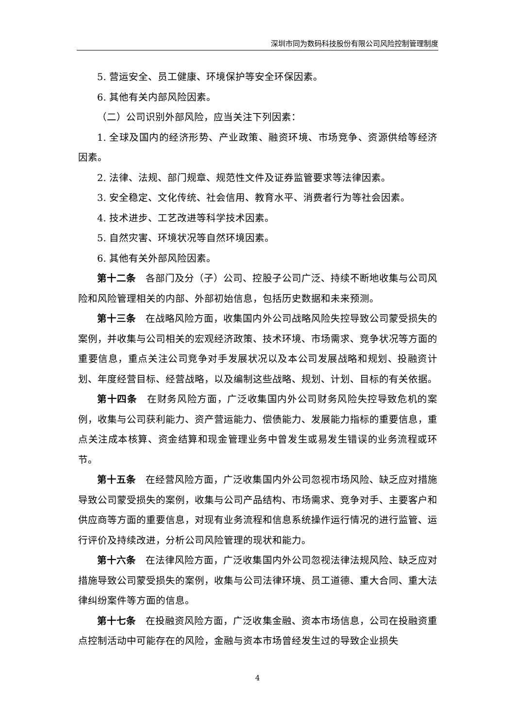深圳市同为数码科技股份有限公司风险控制管理制度
5. 营运安全、员工健康、环境保护等安全环保因素。
6. 其他有关内部风险因素。
（二）公司识别外部风险，应当关注下列因素：
1. 全球及国内的经济形势、产业政策、融资环境、市场竞争、资源供给等经济因素。
2. 法律、法规、部门规章、规范性文件及证券监管要求等法律因素。
3. 安全稳定、文化传统、社会信用、教育水平、消费者行为等社会因素。
4. 技术进步、工艺改进等科学技术因素。
5. 自然灾害、环境状况等自然环境因素。
6. 其他有关外部风险因素。
第十二条　各部门及分（子）公司、控股子公司广泛、持续不断地收集与公司风险和风险管理相关的内部、外部初始信息，包括历史数据和未来预测。
第十三条　在战略风险方面，收集国内外公司战略风险失控导致公司蒙受损失的案例，并收集与公司相关的宏观经济政策、技术环境、市场需求、竞争状况等方面的重要信息，重点关注公司竞争对手发展状况以及本公司发展战略和规划、投融资计划、年度经营目标、经营战略，以及编制这些战略、规划、计划、目标的有关依据。
第十四条　在财务风险方面，广泛收集国内外公司财务风险失控导致危机的案例，收集与公司获利能力、资产营运能力、偿债能力、发展能力指标的重要信息，重点关注成本核算、资金结算和现金管理业务中曾发生或易发生错误的业务流程或环节。
第十五条　在经营风险方面，广泛收集国内外公司忽视市场风险、缺乏应对措施导致公司蒙受损失的案例，收集与公司产品结构、市场需求、竞争对手、主要客户和供应商等方面的重要信息，对现有业务流程和信息系统操作运行情况的进行监管、运行评价及持续改进，分析公司风险管理的现状和能力。
第十六条　在法律风险方面，广泛收集国内外公司忽视法律法规风险、缺乏应对措施导致公司蒙受损失的案例，收集与公司法律环境、员工道德、重大合同、重大法律纠纷案件等方面的信息。
第十七条　在投融资风险方面，广泛收集金融、资本市场信息，公司在投融资重点控制活动中可能存在的风险，金融与资本市场曾经发生过的导致企业损失
4